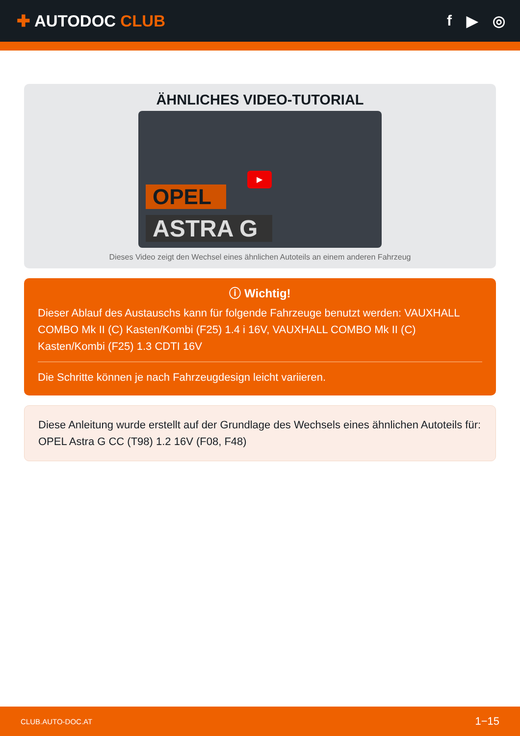✚ AUTODOC CLUB f ▶ ◎
ÄHNLICHES VIDEO-TUTORIAL
OPEL
ASTRA G
▶
Dieses Video zeigt den Wechsel eines ähnlichen Autoteils an einem anderen Fahrzeug
ⓘ Wichtig!
Dieser Ablauf des Austauschs kann für folgende Fahrzeuge benutzt werden: VAUXHALL COMBO Mk II (C) Kasten/Kombi (F25) 1.4 i 16V, VAUXHALL COMBO Mk II (C) Kasten/Kombi (F25) 1.3 CDTI 16V
Die Schritte können je nach Fahrzeugdesign leicht variieren.
Diese Anleitung wurde erstellt auf der Grundlage des Wechsels eines ähnlichen Autoteils für: OPEL Astra G CC (T98) 1.2 16V (F08, F48)
CLUB.AUTO-DOC.AT 1−15